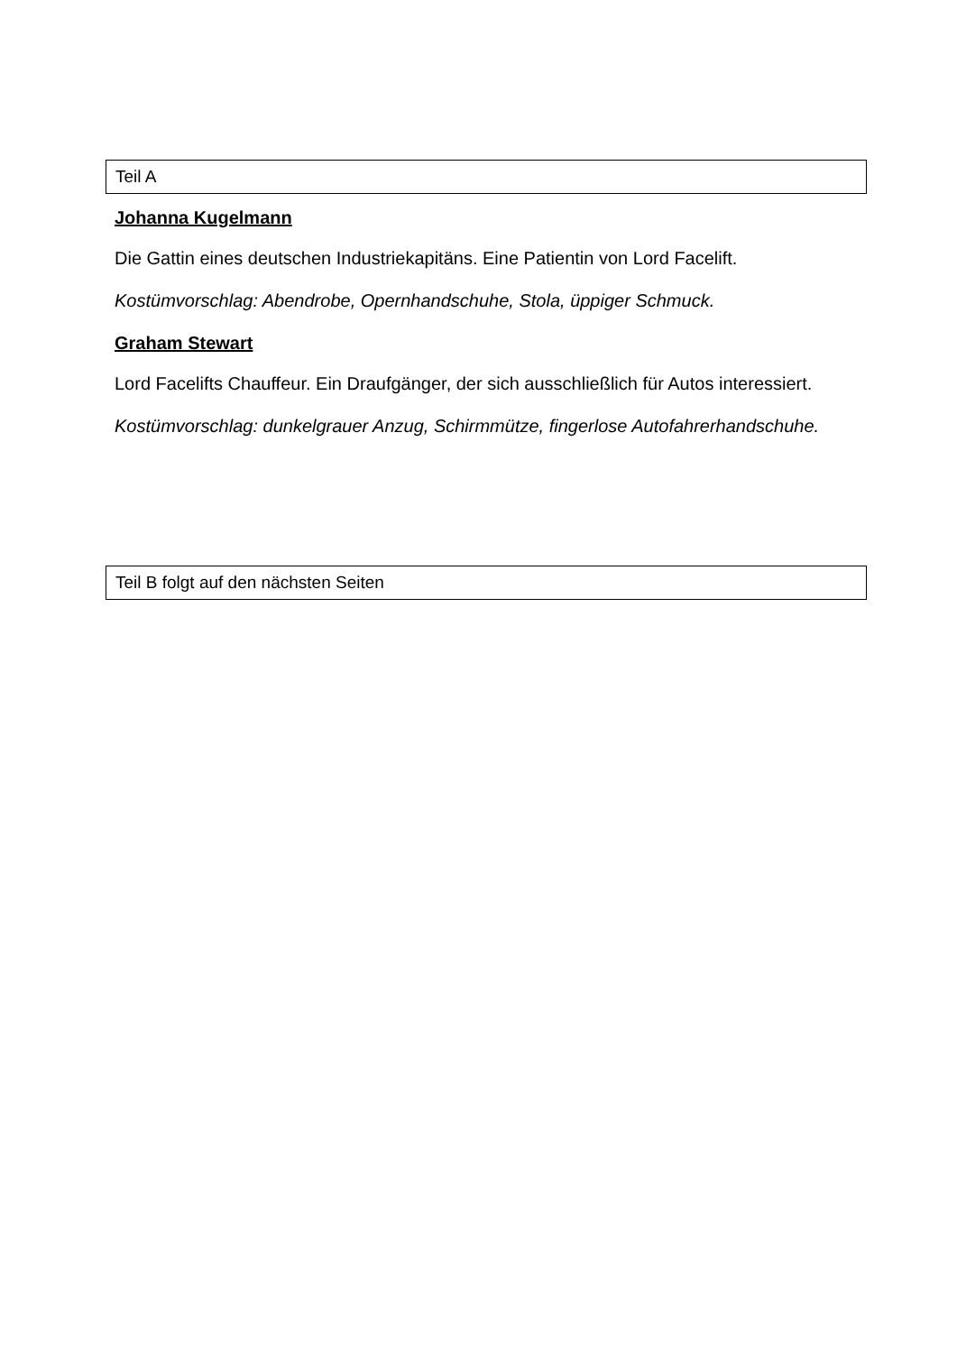Teil A
Johanna Kugelmann
Die Gattin eines deutschen Industriekapitäns. Eine Patientin von Lord Facelift.
Kostümvorschlag: Abendrobe, Opernhandschuhe, Stola, üppiger Schmuck.
Graham Stewart
Lord Facelifts Chauffeur. Ein Draufgänger, der sich ausschließlich für Autos interessiert.
Kostümvorschlag: dunkelgrauer Anzug, Schirmmütze, fingerlose Autofahrerhandschuhe.
Teil B folgt auf den nächsten Seiten